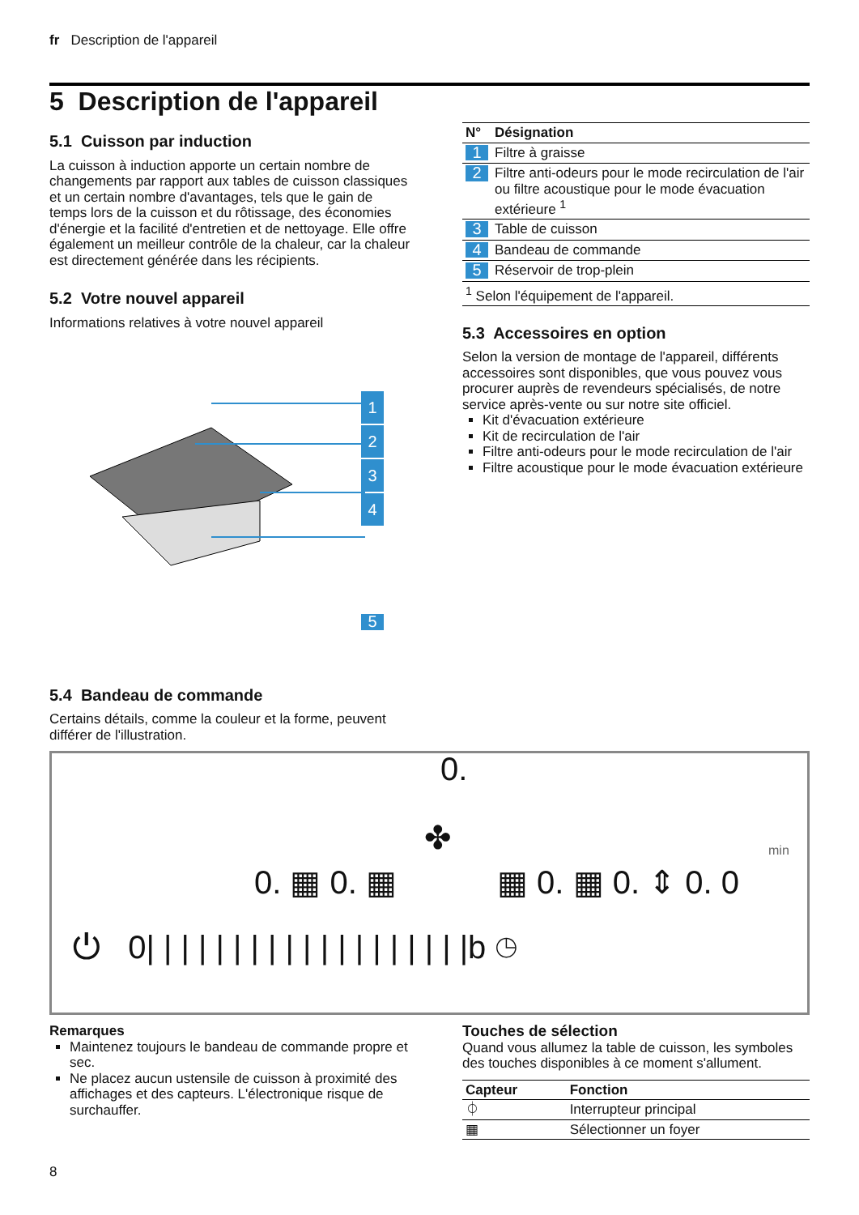fr Description de l'appareil
5 Description de l'appareil
5.1 Cuisson par induction
La cuisson à induction apporte un certain nombre de changements par rapport aux tables de cuisson clas­siques et un certain nombre d'avantages, tels que le gain de temps lors de la cuisson et du rôtissage, des économies d'énergie et la facilité d'entretien et de net­toyage. Elle offre également un meilleur contrôle de la chaleur, car la chaleur est directement générée dans les récipients.
5.2 Votre nouvel appareil
Informations relatives à votre nouvel appareil
1
2
3
4
| N° | Désignation |
| --- | --- |
| 1 | Filtre à graisse |
| 2 | Filtre anti-odeurs pour le mode recirculation de l'air ou filtre acoustique pour le mode évacua­tion extérieure <sup>1</sup> |
| 3 | Table de cuisson |
| 4 | Bandeau de commande |
| 5 | Réservoir de trop-plein |
| <sup>1</sup> Selon l'équipement de l'appareil. | |
5.3 Accessoires en option
Selon la version de montage de l'appareil, différents accessoires sont disponibles, que vous pouvez vous procurer auprès de revendeurs spécialisés, de notre service après-vente ou sur notre site officiel.
Kit d'évacuation extérieure
Kit de recirculation de l'air
Filtre anti-odeurs pour le mode recirculation de l'air
Filtre acoustique pour le mode évacuation exté­rieure
5
5.4 Bandeau de commande
Certains détails, comme la couleur et la forme, peuvent
différer de l'illustration.
0.
✤ min
0. ▦ 0. ▦ ▦ 0. ▦ 0. ⇕ 0. 0
⏻ 0| | | | | | | | | | | | | | | | | | |b ◷
Remarques
Maintenez toujours le bandeau de commande propre et sec.
Ne placez aucun ustensile de cuisson à proximité des affichages et des capteurs. L'électronique risque de surchauffer.
Touches de sélection
Quand vous allumez la table de cuisson, les symboles des touches disponibles à ce moment s'allument.
| Capteur | Fonction |
| --- | --- |
| ⏀ | Interrupteur principal |
| ▦ | Sélectionner un foyer |
8